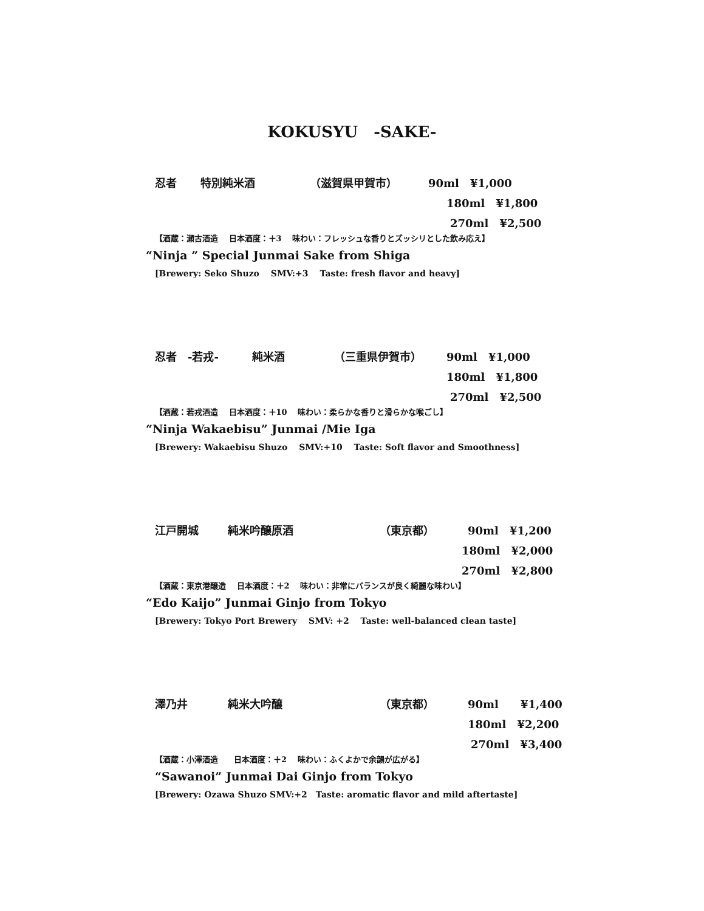KOKUSYU　-SAKE-
忍者 特別純米酒 （滋賀県甲賀市） 90ml　¥1,000
180ml　¥1,800
270ml　¥2,500
【酒蔵：瀬古酒造　 日本酒度：＋3　 味わい：フレッシュな香りとズッシリとした飲み応え】
“Ninja ” Special Junmai Sake from Shiga
[Brewery: Seko Shuzo　 SMV:+3　 Taste: fresh flavor and heavy]
忍者　-若戎- 純米酒 （三重県伊賀市） 90ml　¥1,000
180ml　¥1,800
270ml　¥2,500
【酒蔵：若戎酒造　 日本酒度：＋10　 味わい：柔らかな香りと滑らかな喉ごし】
“Ninja Wakaebisu” Junmai /Mie Iga
[Brewery: Wakaebisu Shuzo　 SMV:+10　 Taste: Soft flavor and Smoothness]
江戸開城 純米吟醸原酒 （東京都） 90ml　¥1,200
180ml　¥2,000
270ml　¥2,800
【酒蔵：東京港醸造　 日本酒度：＋2　 味わい：非常にバランスが良く綺麗な味わい】
“Edo Kaijo” Junmai Ginjo from Tokyo
[Brewery: Tokyo Port Brewery　 SMV: +2　 Taste: well-balanced clean taste]
澤乃井 純米大吟醸 （東京都） 90ml　　¥1,400
180ml　¥2,200
270ml　¥3,400
【酒蔵：小澤酒造　　日本酒度：＋2　 味わい：ふくよかで余韻が広がる】
“Sawanoi” Junmai Dai Ginjo from Tokyo
[Brewery: Ozawa Shuzo SMV:+2　Taste: aromatic flavor and mild aftertaste]